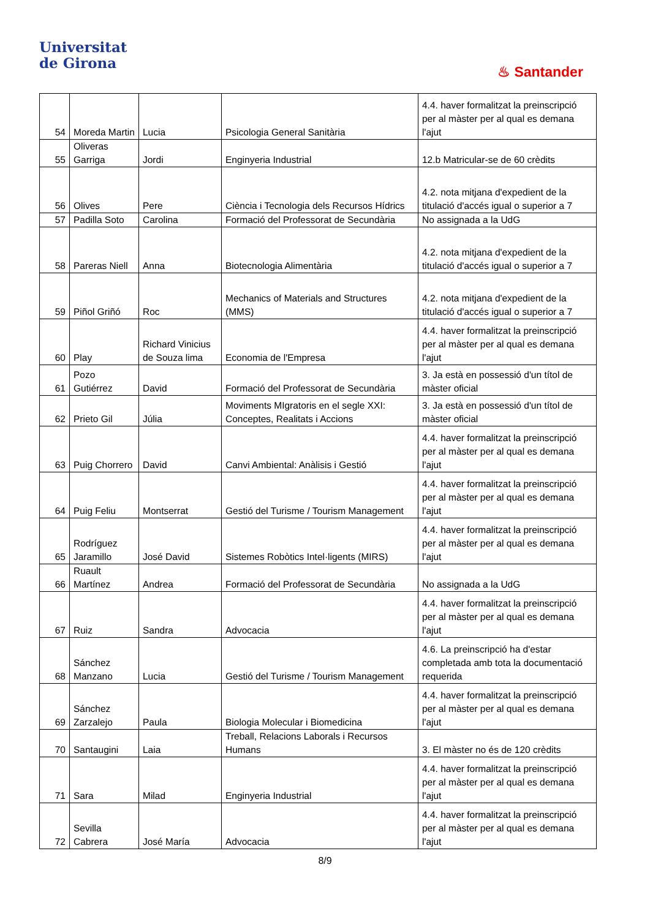Universitat
de Girona
♨ Santander
| 54 | Moreda Martin | Lucia | Psicologia General Sanitària | 4.4. haver formalitzat la preinscripció per al màster per al qual es demana l'ajut |
| 55 | Oliveras Garriga | Jordi | Enginyeria Industrial | 12.b Matricular-se de 60 crèdits |
| 56 | Olives | Pere | Ciència i Tecnologia dels Recursos Hídrics | 4.2. nota mitjana d'expedient de la titulació d'accés igual o superior a 7 |
| 57 | Padilla Soto | Carolina | Formació del Professorat de Secundària | No assignada a la UdG |
| 58 | Pareras Niell | Anna | Biotecnologia Alimentària | 4.2. nota mitjana d'expedient de la titulació d'accés igual o superior a 7 |
| 59 | Piñol Griñó | Roc | Mechanics of Materials and Structures (MMS) | 4.2. nota mitjana d'expedient de la titulació d'accés igual o superior a 7 |
| 60 | Play | Richard Vinicius de Souza lima | Economia de l'Empresa | 4.4. haver formalitzat la preinscripció per al màster per al qual es demana l'ajut |
| 61 | Pozo Gutiérrez | David | Formació del Professorat de Secundària | 3. Ja està en possessió d'un títol de màster oficial |
| 62 | Prieto Gil | Júlia | Moviments MIgratoris en el segle XXI: Conceptes, Realitats i Accions | 3. Ja està en possessió d'un títol de màster oficial |
| 63 | Puig Chorrero | David | Canvi Ambiental: Anàlisis i Gestió | 4.4. haver formalitzat la preinscripció per al màster per al qual es demana l'ajut |
| 64 | Puig Feliu | Montserrat | Gestió del Turisme / Tourism Management | 4.4. haver formalitzat la preinscripció per al màster per al qual es demana l'ajut |
| 65 | Rodríguez Jaramillo | José David | Sistemes Robòtics Intel·ligents (MIRS) | 4.4. haver formalitzat la preinscripció per al màster per al qual es demana l'ajut |
| 66 | Ruault Martínez | Andrea | Formació del Professorat de Secundària | No assignada a la UdG |
| 67 | Ruiz | Sandra | Advocacia | 4.4. haver formalitzat la preinscripció per al màster per al qual es demana l'ajut |
| 68 | Sánchez Manzano | Lucia | Gestió del Turisme / Tourism Management | 4.6. La preinscripció ha d'estar completada amb tota la documentació requerida |
| 69 | Sánchez Zarzalejo | Paula | Biologia Molecular i Biomedicina | 4.4. haver formalitzat la preinscripció per al màster per al qual es demana l'ajut |
| 70 | Santaugini | Laia | Treball, Relacions Laborals i Recursos Humans | 3. El màster no és de 120 crèdits |
| 71 | Sara | Milad | Enginyeria Industrial | 4.4. haver formalitzat la preinscripció per al màster per al qual es demana l'ajut |
| 72 | Sevilla Cabrera | José María | Advocacia | 4.4. haver formalitzat la preinscripció per al màster per al qual es demana l'ajut |
8/9